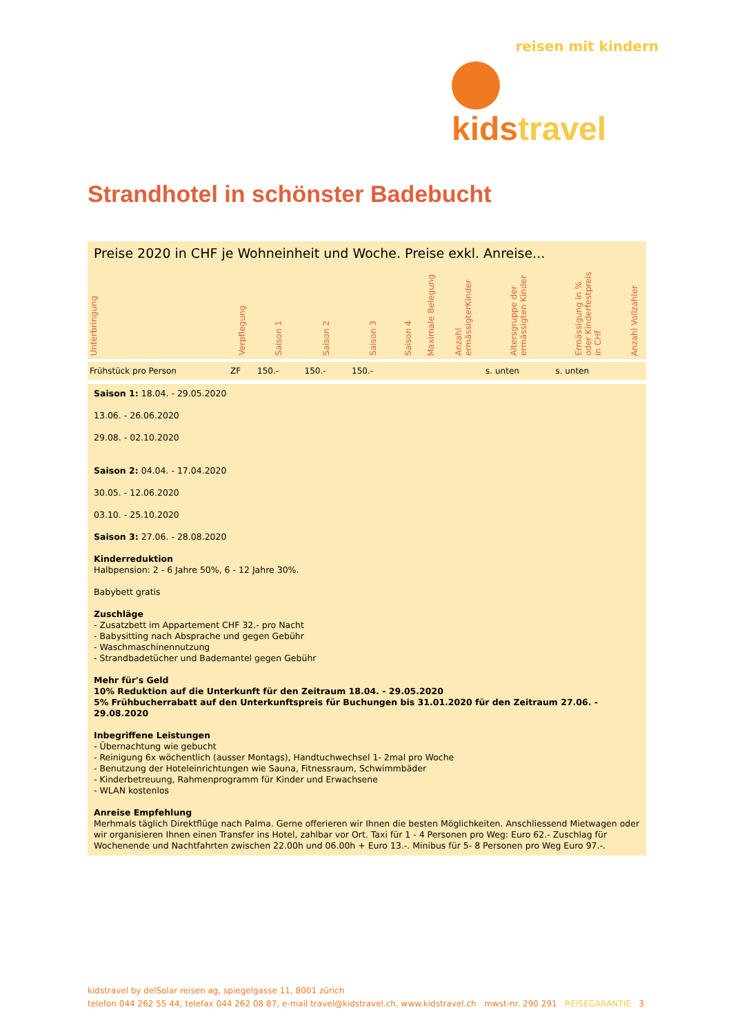reisen mit kindern
kids travel
Strandhotel in schönster Badebucht
Preise 2020 in CHF je Wohneinheit und Woche. Preise exkl. Anreise...
| Unterbringung | Verpflegung | Saison 1 | Saison 2 | Saison 3 | Saison 4 | Maximale Belegung | Anzahl ermässigterKinder | Altersgruppe der ermässigten Kinder | Ermässigung in % oder Kinderfestpreis in CHf | Anzahl Vollzahler |
| --- | --- | --- | --- | --- | --- | --- | --- | --- | --- | --- |
| Frühstück pro Person | ZF | 150.- | 150.- | 150.- | | | | s. unten | s. unten | |
Saison 1: 18.04. - 29.05.2020
13.06. - 26.06.2020
29.08. - 02.10.2020
Saison 2: 04.04. - 17.04.2020
30.05. - 12.06.2020
03.10. - 25.10.2020
Saison 3: 27.06. - 28.08.2020
Kinderreduktion
Halbpension: 2 - 6 Jahre 50%, 6 - 12 Jahre 30%.
Babybett gratis
Zuschläge
- Zusatzbett im Appartement CHF 32.- pro Nacht
- Babysitting nach Absprache und gegen Gebühr
- Waschmaschinennutzung
- Strandbadetücher und Bademantel gegen Gebühr
Mehr für's Geld
10% Reduktion auf die Unterkunft für den Zeitraum 18.04. - 29.05.2020
5% Frühbucherrabatt auf den Unterkunftspreis für Buchungen bis 31.01.2020 für den Zeitraum 27.06. - 29.08.2020
Inbegriffene Leistungen
- Übernachtung wie gebucht
- Reinigung 6x wöchentlich (ausser Montags), Handtuchwechsel 1- 2mal pro Woche
- Benutzung der Hoteleinrichtungen wie Sauna, Fitnessraum, Schwimmbäder
- Kinderbetreuung, Rahmenprogramm für Kinder und Erwachsene
- WLAN kostenlos
Anreise Empfehlung
Merhmals täglich Direktflüge nach Palma. Gerne offerieren wir Ihnen die besten Möglichkeiten. Anschliessend Mietwagen oder wir organisieren Ihnen einen Transfer ins Hotel, zahlbar vor Ort. Taxi für 1 - 4 Personen pro Weg: Euro 62.- Zuschlag für Wochenende und Nachtfahrten zwischen 22.00h und 06.00h + Euro 13.-. Minibus für 5- 8 Personen pro Weg Euro 97.-.
kidstravel by delSolar reisen ag, spiegelgasse 11, 8001 zürich
telefon 044 262 55 44, telefax 044 262 08 87, e-mail travel@kidstravel.ch, www.kidstravel.ch mwst-nr. 290 291 REISEGARANTIE 3